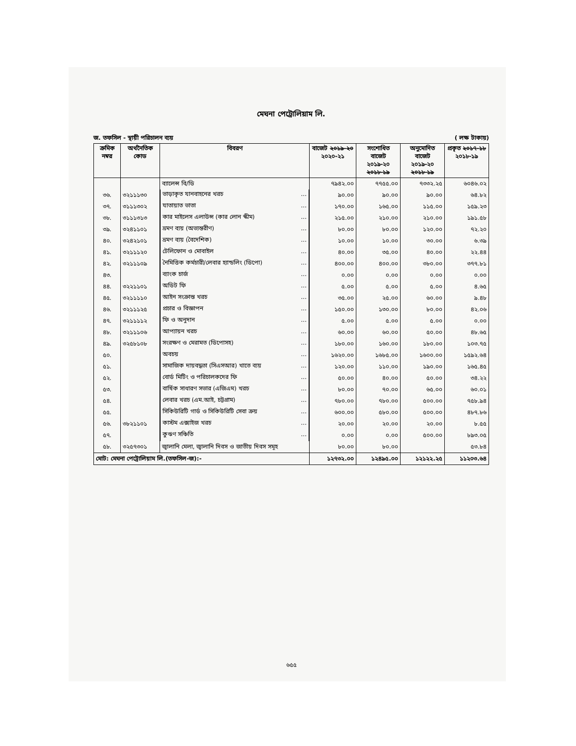মেঘনা পেট্রোলিয়াম লি.
জ. তফসিল - স্থায়ী পরিচালন ব্যয় ( লক্ষ টাকায়)
| ক্রমিক নম্বর | অর্থনৈতিক কোড | বিবরণ | বাজেট ২০১৯-২০ ২০২০-২১ | সংশোধিত বাজেট ২০১৯-২০ ২০১৮-১৯ | অনুমোদিত বাজেট ২০১৯-২০ ২০১৮-১৯ | প্রকৃত ২০১৭-১৮ ২০১৮-১৯ |
| --- | --- | --- | --- | --- | --- | --- |
| | | ব্যালেন্স বি/ডি | ৭৯৪২.০০ | ৭৭৫৫.০০ | ৭৩৩২.২৫ | ৬০৪৬.০২ |
| ৩৬. | ৩২১১১৩০ | ভাড়াকৃত যানবাহনের খরচ ... | ৯০.০০ | ৯০.০০ | ৯০.০০ | ৬৪.৮২ |
| ৩৭. | ৩১১১৩০২ | যাতায়াত ভাতা ... | ১৭০.০০ | ১৬৫.০০ | ১১৫.০০ | ১৫৯.২৩ |
| ৩৮. | ৩১১১৩১৩ | কার মাইলেস এলাউন্স (কার লোন স্কীম) ... | ২১৫.০০ | ২১০.০০ | ২১০.০০ | ১৯১.৫৮ |
| ৩৯. | ৩২৪১১০১ | ভ্রমণ ব্যয় (অভ্যন্তরীণ) ... | ৮০.০০ | ৮০.০০ | ১২০.০০ | ৭২.২০ |
| ৪০. | ৩২৪২১০১ | ভ্রমণ ব্যয় (বৈদেশিক) ... | ১০.০০ | ১০.০০ | ৩০.০০ | ৬.৩৯ |
| ৪১. | ৩২১১১২০ | টেলিফোন ও মোবাইল ... | ৪০.০০ | ৩৫.০০ | ৪০.০০ | ২২.৪৪ |
| ৪২. | ৩২১১১০৯ | নৈমিত্তিক কর্মচারী/লেবার হ্যান্ডলিং (ডিপো) ... | ৪০০.০০ | ৪০০.০০ | ৩৮০.০০ | ৩৭৭.৮১ |
| ৪৩. | | ব্যাংক চার্জ ... | ০.০০ | ০.০০ | ০.০০ | ০.০০ |
| ৪৪. | ৩২২১১০১ | অডিট ফি ... | ৫.০০ | ৫.০০ | ৫.০০ | ৪.৬৫ |
| ৪৫. | ৩২১১১১০ | আইন সংক্রান্ত খরচ ... | ৩৫.০০ | ২৫.০০ | ৬০.০০ | ৯.৪৮ |
| ৪৬. | ৩২১১১২৫ | প্রচার ও বিজ্ঞাপন ... | ১৫০.০০ | ১৩০.০০ | ৮০.০০ | ৪২.০৬ |
| ৪৭. | ৩২১১১১২ | ফি ও অনুদান ... | ৫.০০ | ৫.০০ | ৫.০০ | ০.০০ |
| ৪৮. | ৩২১১১০৬ | আপ্যায়ন খরচ ... | ৬০.০০ | ৬০.০০ | ৫০.০০ | ৪৮.৬৫ |
| ৪৯. | ৩২৫৮১০৮ | সংরক্ষণ ও মেরামত (ডিপোসহ) ... | ১৮০.০০ | ১৬০.০০ | ১৮০.০০ | ১০৩.৭৫ |
| ৫০. | | অবচয় ... | ১৬২০.০০ | ১৬৮৫.০০ | ১৬০০.০০ | ১৫৯২.৬৪ |
| ৫১. | | সামাজিক দায়বদ্ধতা (সিএসআর) খাতে ব্যয় ... | ১২০.০০ | ১১০.০০ | ১৯০.০০ | ১৬৫.৪৫ |
| ৫২. | | বোর্ড মিটিং ও পরিচালকদের ফি ... | ৫০.০০ | ৪০.০০ | ৫০.০০ | ৩৪.২২ |
| ৫৩. | | বার্ষিক সাধারণ সভার (এজিএম) খরচ ... | ৮০.০০ | ৭০.০০ | ৬৫.০০ | ৬০.০১ |
| ৫৪. | | লেবার খরচ (এম.আই, চট্টগ্রাম) ... | ৭৮০.০০ | ৭৮০.০০ | ৫০০.০০ | ৭৫৮.৯৪ |
| ৫৫. | | সিকিউরিটি গার্ড ও সিকিউরিটি সেবা ক্রয় ... | ৬০০.০০ | ৫৮০.০০ | ৫০০.০০ | ৪৮৭.৮৬ |
| ৫৬. | ৩৮২১১০১ | কাস্টম এক্সাইজ খরচ ... | ২০.০০ | ২০.০০ | ২০.০০ | ৮.৫৫ |
| ৫৭. | | কুঋণ সঞ্চিতি ... | ০.০০ | ০.০০ | ৫০০.০০ | ৮৯৩.০৫ |
| ৫৮. | ৩২৫৭৩০১ | জ্বালানি মেলা, জ্বালানি দিবস ও জাতীয় দিবস সমূহ | ৮০.০০ | ৮০.০০ | | ৫৩.৮৪ |
| মোট: মেঘনা পেট্রোলিয়াম লি.(তফসিল-জ):- | | | ১২৭৩২.০০ | ১২৪৯৫.০০ | ১২১২২.২৫ | ১১২০৩.৬৪ |
৬৫৫